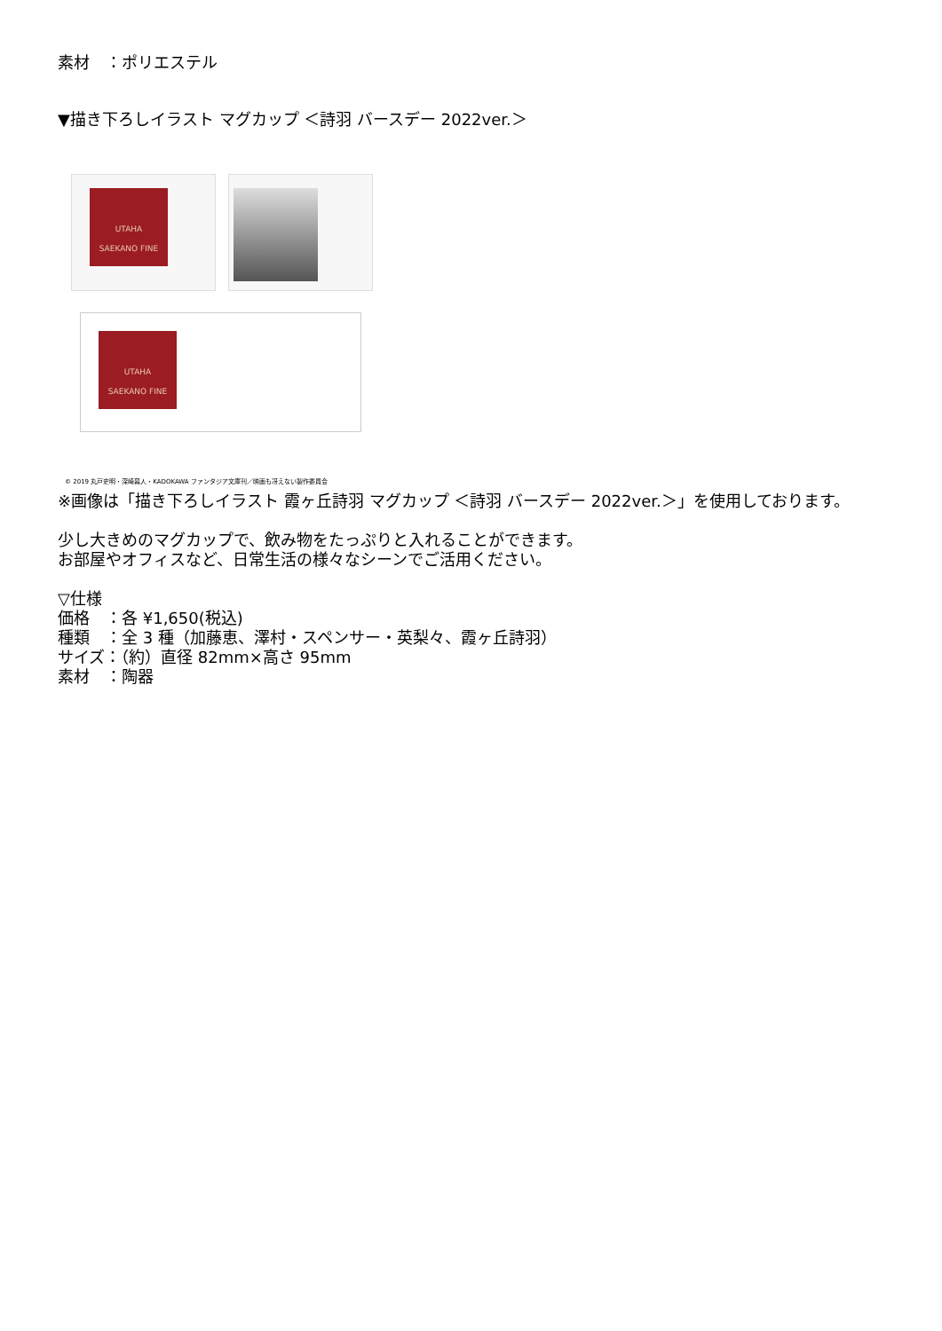素材　：ポリエステル
▼描き下ろしイラスト マグカップ ＜詩羽 バースデー 2022ver.＞
UTAHA
SAEKANO FINE
UTAHA
SAEKANO FINE
© 2019 丸戸史明・深崎暮人・KADOKAWA ファンタジア文庫刊／映画も冴えない製作委員会
※画像は「描き下ろしイラスト 霞ヶ丘詩羽 マグカップ ＜詩羽 バースデー 2022ver.＞」を使用しております。
少し大きめのマグカップで、飲み物をたっぷりと入れることができます。
お部屋やオフィスなど、日常生活の様々なシーンでご活用ください。
▽仕様
価格　：各 ¥1,650(税込)
種類　：全 3 種（加藤恵、澤村・スペンサー・英梨々、霞ヶ丘詩羽）
サイズ：（約）直径 82mm×高さ 95mm
素材　：陶器